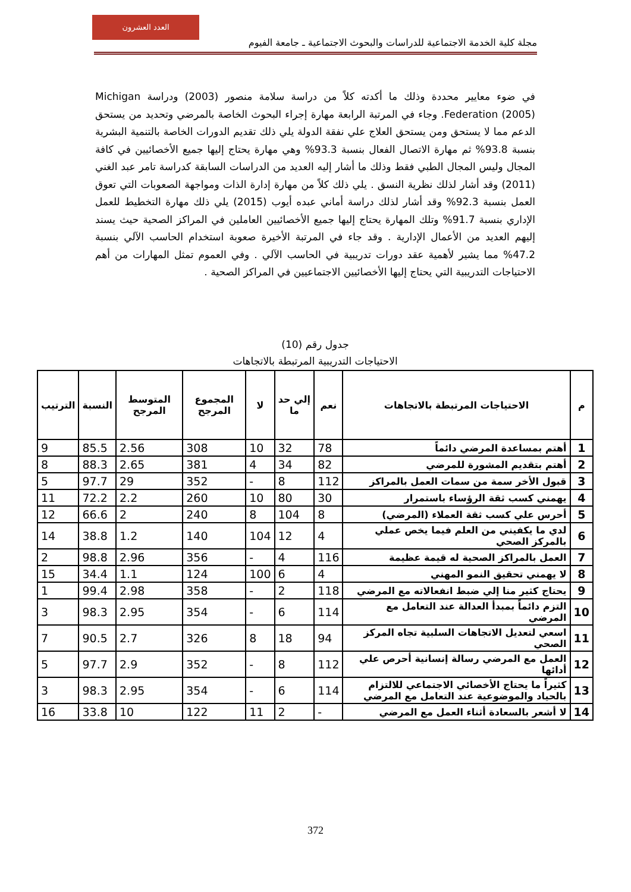العدد العشرون
مجلة كلية الخدمة الاجتماعية للدراسات والبحوث الاجتماعية ـ جامعة الفيوم
في ضوء معايير محددة وذلك ما أكدته كلاً من دراسة سلامة منصور (2003) ودراسة Michigan Federation (2005). وجاء في المرتبة الرابعة مهارة إجراء البحوث الخاصة بالمرضي وتحديد من يستحق الدعم مما لا يستحق ومن يستحق العلاج علي نفقة الدولة يلي ذلك تقديم الدورات الخاصة بالتنمية البشرية بنسبة 93.8% ثم مهارة الاتصال الفعال بنسبة 93.3% وهي مهارة يحتاج إليها جميع الأخصائيين في كافة المجال وليس المجال الطبي فقط وذلك ما أشار إليه العديد من الدراسات السابقة كدراسة تامر عبد الغني (2011) وقد أشار لذلك نظرية النسق . يلي ذلك كلاً من مهارة إدارة الذات ومواجهة الصعوبات التي تعوق العمل بنسبة 92.3% وقد أشار لذلك دراسة أماني عبده أيوب (2015) يلي ذلك مهارة التخطيط للعمل الإداري بنسبة 91.7% وتلك المهارة يحتاج إليها جميع الأخصائيين العاملين في المراكز الصحية حيث يسند إليهم العديد من الأعمال الإدارية . وقد جاء في المرتبة الأخيرة صعوبة استخدام الحاسب الآلي بنسبة 47.2% مما يشير لأهمية عقد دورات تدريبية في الحاسب الآلي . وفي العموم تمثل المهارات من أهم الاحتياجات التدريبية التي يحتاج إليها الأخصائيين الاجتماعيين في المراكز الصحية .
جدول رقم (10)
الاحتياجات التدريبية المرتبطة بالاتجاهات
| م | الاحتياجات المرتبطة بالاتجاهات | نعم | إلي حد ما | لا | المجموع المرجح | المتوسط المرجح | النسبة | الترتيب |
| --- | --- | --- | --- | --- | --- | --- | --- | --- |
| 1 | أهتم بمساعدة المرضي دائماً | 78 | 32 | 10 | 308 | 2.56 | 85.5 | 9 |
| 2 | أهتم بتقديم المشورة للمرضي | 82 | 34 | 4 | 381 | 2.65 | 88.3 | 8 |
| 3 | قبول الأخر سمة من سمات العمل بالمراكز | 112 | 8 | - | 352 | 29 | 97.7 | 5 |
| 4 | يهمني كسب ثقة الرؤساء باستمرار | 30 | 80 | 10 | 260 | 2.2 | 72.2 | 11 |
| 5 | أحرس علي كسب ثقة العملاء (المرضي) | 8 | 104 | 8 | 240 | 2 | 66.6 | 12 |
| 6 | لدي ما يكفيني من العلم فيما يخص عملي بالمركز الصحي | 4 | 12 | 104 | 140 | 1.2 | 38.8 | 14 |
| 7 | العمل بالمراكز الصحية له قيمة عظيمة | 116 | 4 | - | 356 | 2.96 | 98.8 | 2 |
| 8 | لا يهمني تحقيق النمو المهني | 4 | 6 | 100 | 124 | 1.1 | 34.4 | 15 |
| 9 | يحتاج كثير منا إلي ضبط انفعالاته مع المرضي | 118 | 2 | - | 358 | 2.98 | 99.4 | 1 |
| 10 | التزم دائماً بمبدأ العدالة عند التعامل مع المرضي | 114 | 6 | - | 354 | 2.95 | 98.3 | 3 |
| 11 | اسعي لتعديل الاتجاهات السلبية تجاه المركز الصحي | 94 | 18 | 8 | 326 | 2.7 | 90.5 | 7 |
| 12 | العمل مع المرضي رسالة إنسانية أحرص علي أدائها | 112 | 8 | - | 352 | 2.9 | 97.7 | 5 |
| 13 | كثيراً ما يحتاج الأخصائي الاجتماعي للالتزام بالحياد والموضوعية عند التعامل مع المرضي | 114 | 6 | - | 354 | 2.95 | 98.3 | 3 |
| 14 | لا أشعر بالسعادة أثناء العمل مع المرضي | - | 2 | 11 | 122 | 10 | 33.8 | 16 |
372